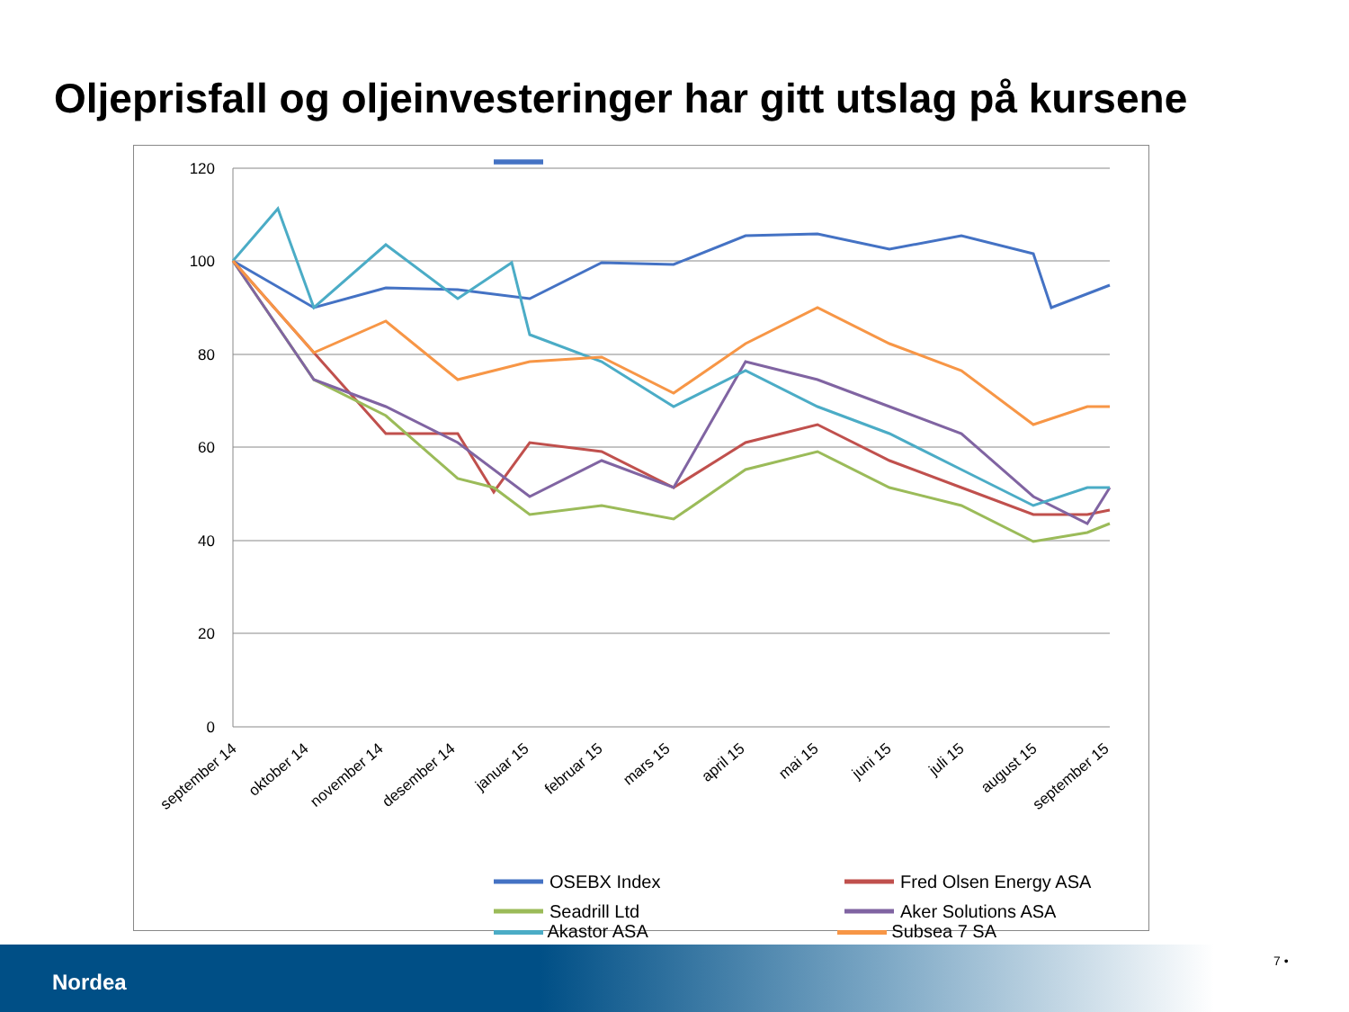Oljeprisfall og oljeinvesteringer har gitt utslag på kursene
120
100
80
60
40
20
0
september 14
oktober 14
november 14
desember 14
januar 15
februar 15
mars 15
april 15
mai 15
juni 15
juli 15
august 15
september 15
OSEBX Index
Fred Olsen Energy ASA
Seadrill Ltd
Aker Solutions ASA
Akastor ASA Subsea 7 SA
Nordea
7 •